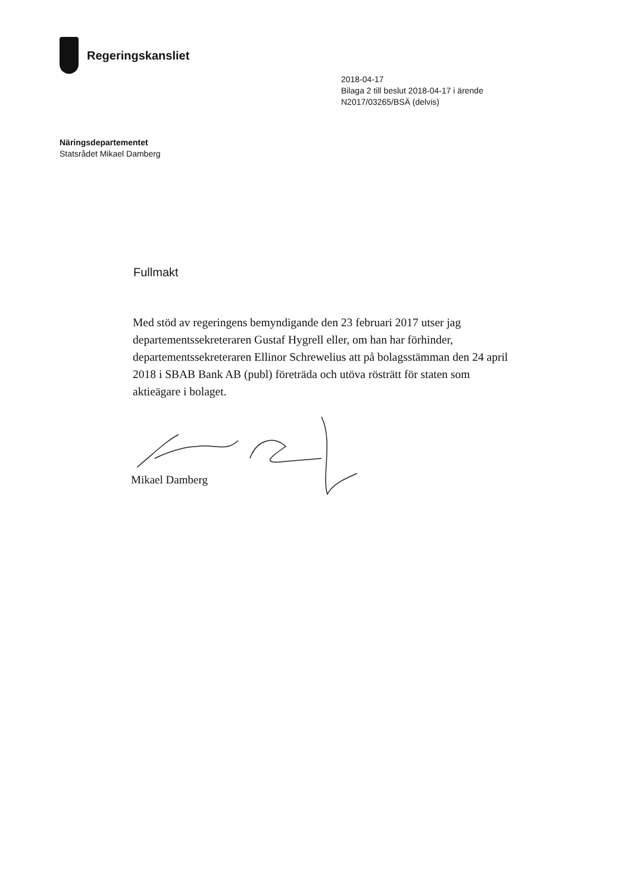Regeringskansliet
2018-04-17
Bilaga 2 till beslut 2018-04-17 i ärende
N2017/03265/BSÄ (delvis)
Näringsdepartementet
Statsrådet Mikael Damberg
Fullmakt
Med stöd av regeringens bemyndigande den 23 februari 2017 utser jag departementssekreteraren Gustaf Hygrell eller, om han har förhinder, departementssekreteraren Ellinor Schrewelius att på bolagsstämman den 24 april 2018 i SBAB Bank AB (publ) företräda och utöva rösträtt för staten som aktieägare i bolaget.
Mikael Damberg